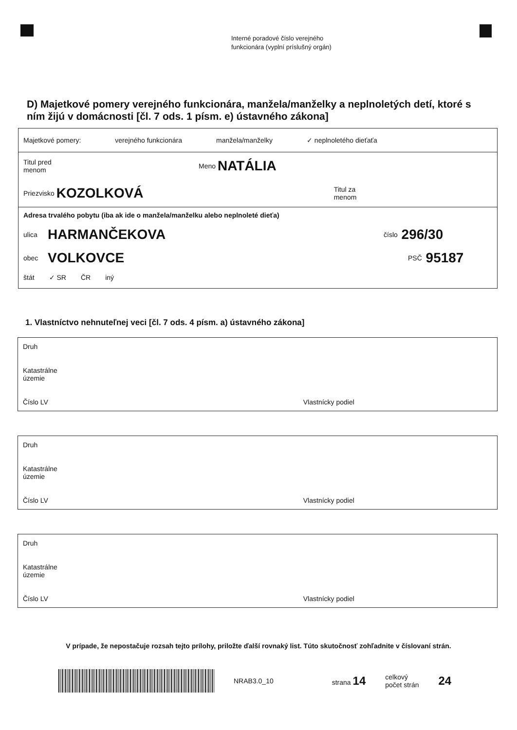Interné poradové číslo verejného
funkcionára (vyplní príslušný orgán)
D) Majetkové pomery verejného funkcionára, manžela/manželky a neplnoletých detí, ktoré s ním žijú v domácnosti [čl. 7 ods. 1 písm. e) ústavného zákona]
Majetkové pomery: verejného funkcionára manžela/manželky ✓ neplnoletého dieťaťa
Titul pred
menom Meno NATÁLIA
Priezvisko KOZOLKOVÁ Titul za
menom
Adresa trvalého pobytu (iba ak ide o manžela/manželku alebo neplnoleté dieťa)
ulica HARMANČEKOVA číslo 296/30
obec VOLKOVCE PSČ 95187
štát ✓ SR ČR iný
1. Vlastníctvo nehnuteľnej veci [čl. 7 ods. 4 písm. a) ústavného zákona]
Druh
Katastrálne
územie
Číslo LV Vlastnícky podiel
Druh
Katastrálne
územie
Číslo LV Vlastnícky podiel
Druh
Katastrálne
územie
Číslo LV Vlastnícky podiel
V prípade, že nepostačuje rozsah tejto prílohy, priložte ďalší rovnaký list. Túto skutočnosť zohľadnite v číslovaní strán.
NRAB3.0_10 strana 14 celkový
počet strán 24